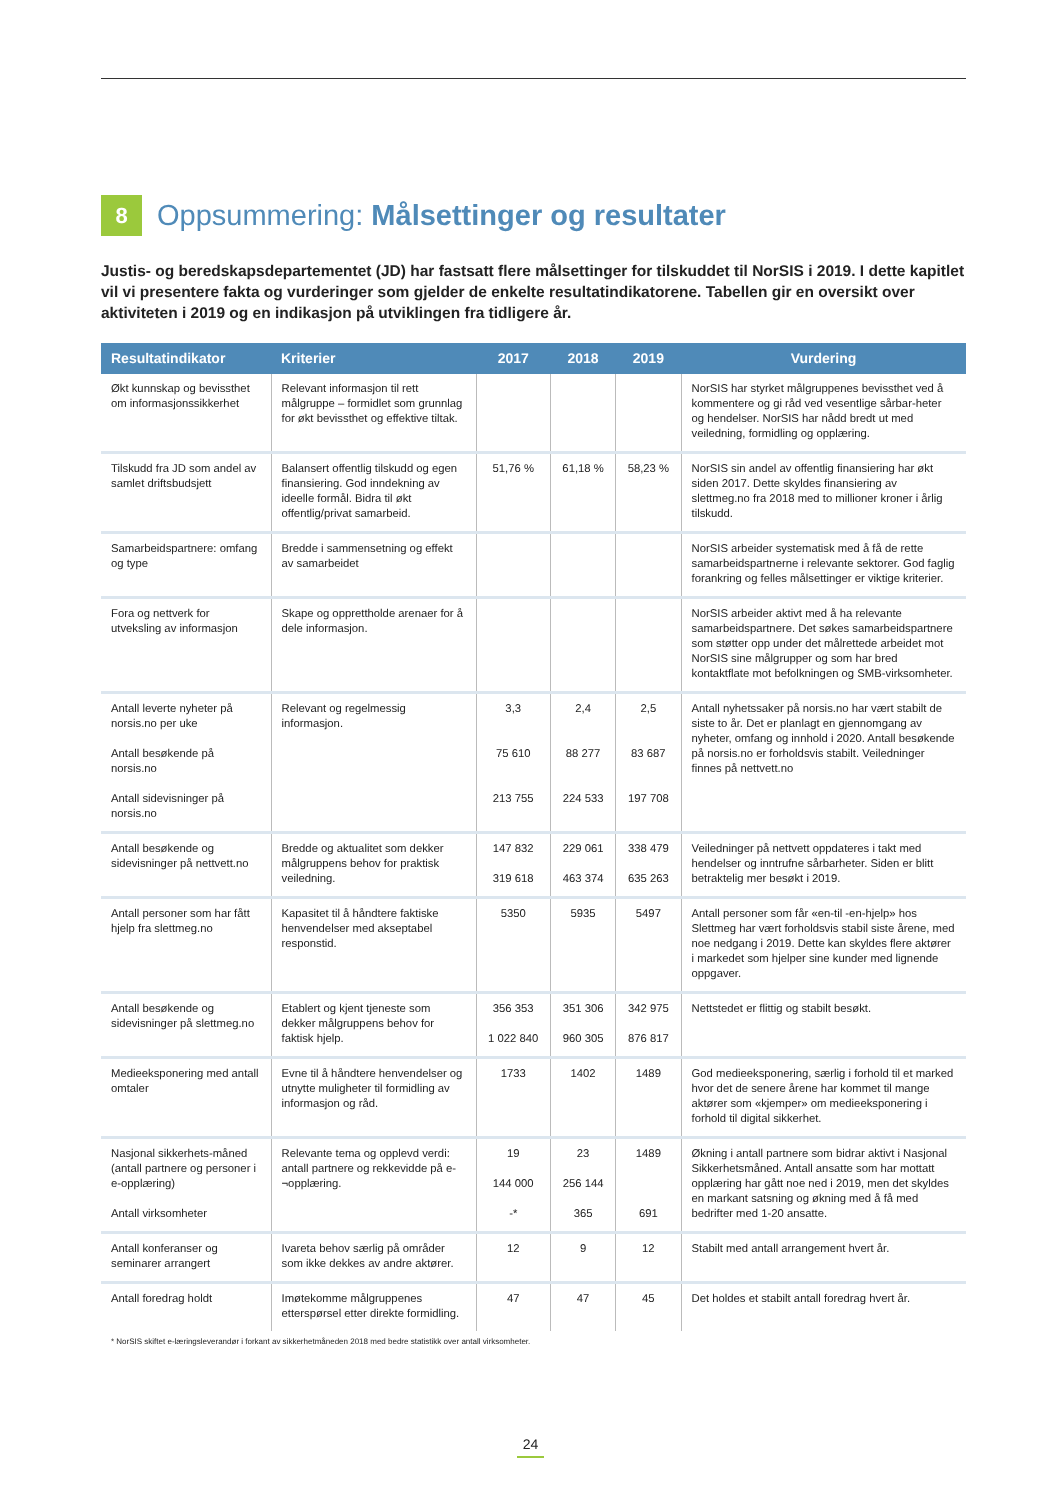8 Oppsummering: Målsettinger og resultater
Justis- og beredskapsdepartementet (JD) har fastsatt flere målsettinger for tilskuddet til NorSIS i 2019. I dette kapitlet vil vi presentere fakta og vurderinger som gjelder de enkelte resultatindikatorene. Tabellen gir en oversikt over aktiviteten i 2019 og en indikasjon på utviklingen fra tidligere år.
| Resultatindikator | Kriterier | 2017 | 2018 | 2019 | Vurdering |
| --- | --- | --- | --- | --- | --- |
| Økt kunnskap og bevissthet om informasjonssikkerhet | Relevant informasjon til rett målgruppe – formidlet som grunnlag for økt bevissthet og effektive tiltak. | | | | NorSIS har styrket målgruppenes bevissthet ved å kommentere og gi råd ved vesentlige sårbar-heter og hendelser. NorSIS har nådd bredt ut med veiledning, formidling og opplæring. |
| Tilskudd fra JD som andel av samlet driftsbudsjett | Balansert offentlig tilskudd og egen finansiering. God inndekning av ideelle formål. Bidra til økt offentlig/privat samarbeid. | 51,76 % | 61,18 % | 58,23 % | NorSIS sin andel av offentlig finansiering har økt siden 2017. Dette skyldes finansiering av slettmeg.no fra 2018 med to millioner kroner i årlig tilskudd. |
| Samarbeidspartnere: omfang og type | Bredde i sammensetning og effekt av samarbeidet | | | | NorSIS arbeider systematisk med å få de rette samarbeidspartnerne i relevante sektorer. God faglig forankring og felles målsettinger er viktige kriterier. |
| Fora og nettverk for utveksling av informasjon | Skape og opprettholde arenaer for å dele informasjon. | | | | NorSIS arbeider aktivt med å ha relevante samarbeidspartnere. Det søkes samarbeidspartnere som støtter opp under det målrettede arbeidet mot NorSIS sine målgrupper og som har bred kontaktflate mot befolkningen og SMB-virksomheter. |
| Antall leverte nyheter på norsis.no per uke Antall besøkende på norsis.no Antall sidevisninger på norsis.no | Relevant og regelmessig informasjon. | 3,3 75 610 213 755 | 2,4 88 277 224 533 | 2,5 83 687 197 708 | Antall nyhetssaker på norsis.no har vært stabilt de siste to år. Det er planlagt en gjennomgang av nyheter, omfang og innhold i 2020. Antall besøkende på norsis.no er forholdsvis stabilt. Veiledninger finnes på nettvett.no |
| Antall besøkende og sidevisninger på nettvett.no | Bredde og aktualitet som dekker målgruppens behov for praktisk veiledning. | 147 832 319 618 | 229 061 463 374 | 338 479 635 263 | Veiledninger på nettvett oppdateres i takt med hendelser og inntrufne sårbarheter. Siden er blitt betraktelig mer besøkt i 2019. |
| Antall personer som har fått hjelp fra slettmeg.no | Kapasitet til å håndtere faktiske henvendelser med akseptabel responstid. | 5350 | 5935 | 5497 | Antall personer som får «en-til -en-hjelp» hos Slettmeg har vært forholdsvis stabil siste årene, med noe nedgang i 2019. Dette kan skyldes flere aktører i markedet som hjelper sine kunder med lignende oppgaver. |
| Antall besøkende og sidevisninger på slettmeg.no | Etablert og kjent tjeneste som dekker målgruppens behov for faktisk hjelp. | 356 353 1 022 840 | 351 306 960 305 | 342 975 876 817 | Nettstedet er flittig og stabilt besøkt. |
| Medieeksponering med antall omtaler | Evne til å håndtere henvendelser og utnytte muligheter til formidling av informasjon og råd. | 1733 | 1402 | 1489 | God medieeksponering, særlig i forhold til et marked hvor det de senere årene har kommet til mange aktører som «kjemper» om medieeksponering i forhold til digital sikkerhet. |
| Nasjonal sikkerhets-måned (antall partnere og personer i e-opplæring) Antall virksomheter | Relevante tema og opplevd verdi: antall partnere og rekkevidde på e-¬opplæring. | 19 144 000 -* | 23 256 144 365 | 1489 691 | Økning i antall partnere som bidrar aktivt i Nasjonal Sikkerhetsmåned. Antall ansatte som har mottatt opplæring har gått noe ned i 2019, men det skyldes en markant satsning og økning med å få med bedrifter med 1-20 ansatte. |
| Antall konferanser og seminarer arrangert | Ivareta behov særlig på områder som ikke dekkes av andre aktører. | 12 | 9 | 12 | Stabilt med antall arrangement hvert år. |
| Antall foredrag holdt | Imøtekomme målgruppenes etterspørsel etter direkte formidling. | 47 | 47 | 45 | Det holdes et stabilt antall foredrag hvert år. |
* NorSIS skiftet e-læringsleverandør i forkant av sikkerhetmåneden 2018 med bedre statistikk over antall virksomheter.
24